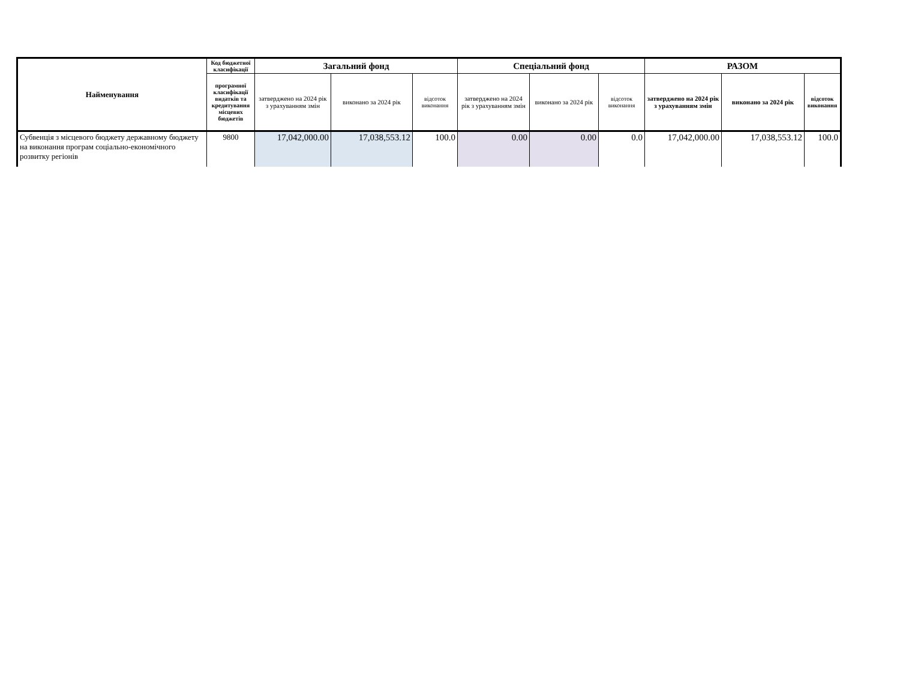| Найменування | Код бюджетної класифікації | Загальний фонд | | | Спеціальний фонд | | | РАЗОМ | | |
| --- | --- | --- | --- | --- | --- | --- | --- | --- | --- | --- |
| | програмної класифікації видатків та кредитування місцевих бюджетів | затверджено на 2024 рік з урахуванням змін | виконано за 2024 рік | відсоток виконання | затверджено на 2024 рік з урахуванням змін | виконано за 2024 рік | відсоток виконання | затверджено на 2024 рік з урахуванням змін | виконано за 2024 рік | відсоток виконання |
| Субвенція з місцевого бюджету державному бюджету на виконання програм соціально-економічного розвитку регіонів | 9800 | 17,042,000.00 | 17,038,553.12 | 100.0 | 0.00 | 0.00 | 0.0 | 17,042,000.00 | 17,038,553.12 | 100.0 |